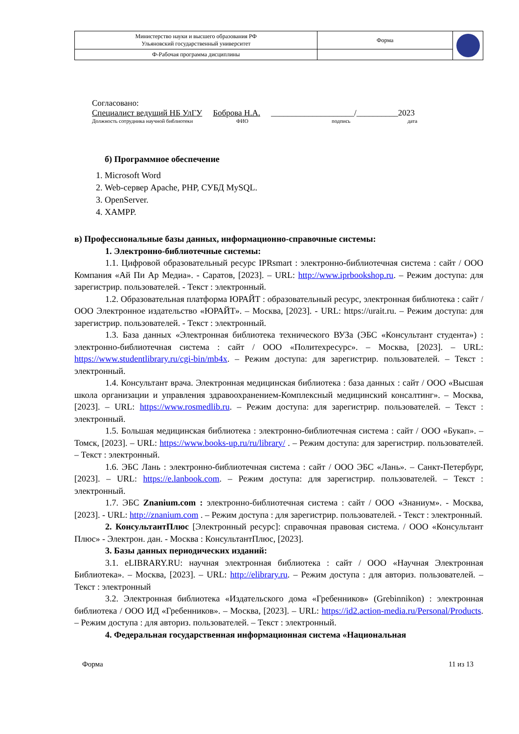| Министерство науки и высшего образования РФ Ульяновский государственный университет | Форма | |
| Ф-Рабочая программа дисциплины | | |
Согласовано:
Специалист ведущий НБ УлГУ Боброва Н.А. ____________________/__________2023
Должность сотрудника научной библиотеки ФИО подпись дата
б) Программное обеспечение
1. Microsoft Word
2. Web-сервер Apache, PHP, СУБД MySQL.
3. OpenServer.
4. XAMPP.
в) Профессиональные базы данных, информационно-справочные системы:
1. Электронно-библиотечные системы:
1.1. Цифровой образовательный ресурс IPRsmart : электронно-библиотечная система : сайт / ООО Компания «Ай Пи Ар Медиа». - Саратов, [2023]. – URL: http://www.iprbookshop.ru. – Режим доступа: для зарегистрир. пользователей. - Текст : электронный.
1.2. Образовательная платформа ЮРАЙТ : образовательный ресурс, электронная библиотека : сайт / ООО Электронное издательство «ЮРАЙТ». – Москва, [2023]. - URL: https://urait.ru. – Режим доступа: для зарегистрир. пользователей. - Текст : электронный.
1.3. База данных «Электронная библиотека технического ВУЗа (ЭБС «Консультант студента») : электронно-библиотечная система : сайт / ООО «Политехресурс». – Москва, [2023]. – URL: https://www.studentlibrary.ru/cgi-bin/mb4x. – Режим доступа: для зарегистрир. пользователей. – Текст : электронный.
1.4. Консультант врача. Электронная медицинская библиотека : база данных : сайт / ООО «Высшая школа организации и управления здравоохранением-Комплексный медицинский консалтинг». – Москва, [2023]. – URL: https://www.rosmedlib.ru. – Режим доступа: для зарегистрир. пользователей. – Текст : электронный.
1.5. Большая медицинская библиотека : электронно-библиотечная система : сайт / ООО «Букап». – Томск, [2023]. – URL: https://www.books-up.ru/ru/library/ . – Режим доступа: для зарегистрир. пользователей. – Текст : электронный.
1.6. ЭБС Лань : электронно-библиотечная система : сайт / ООО ЭБС «Лань». – Санкт-Петербург, [2023]. – URL: https://e.lanbook.com. – Режим доступа: для зарегистрир. пользователей. – Текст : электронный.
1.7. ЭБС Znanium.com : электронно-библиотечная система : сайт / ООО «Знаниум». - Москва, [2023]. - URL: http://znanium.com . – Режим доступа : для зарегистрир. пользователей. - Текст : электронный.
2. КонсультантПлюс [Электронный ресурс]: справочная правовая система. / ООО «Консультант Плюс» - Электрон. дан. - Москва : КонсультантПлюс, [2023].
3. Базы данных периодических изданий:
3.1. eLIBRARY.RU: научная электронная библиотека : сайт / ООО «Научная Электронная Библиотека». – Москва, [2023]. – URL: http://elibrary.ru. – Режим доступа : для авториз. пользователей. – Текст : электронный
3.2. Электронная библиотека «Издательского дома «Гребенников» (Grebinnikon) : электронная библиотека / ООО ИД «Гребенников». – Москва, [2023]. – URL: https://id2.action-media.ru/Personal/Products. – Режим доступа : для авториз. пользователей. – Текст : электронный.
4. Федеральная государственная информационная система «Национальная
Форма 11 из 13